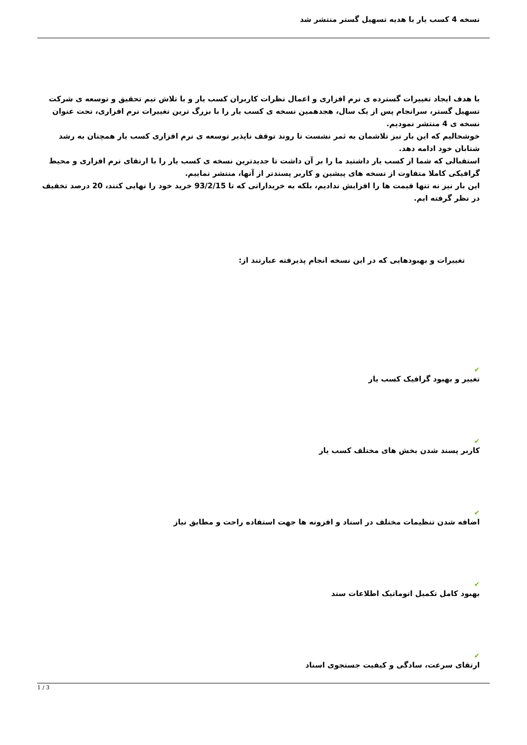نسخه 4 کسب یار با هدیه تسهیل گستر منتشر شد
با هدف ایجاد تغییرات گسترده ی نرم افزاری و اعمال نظرات کاربران کسب یار و با تلاش تیم تحقیق و توسعه ی شرکت تسهیل گستر، سرانجام پس از یک سال، هجدهمین نسخه ی کسب یار را با بزرگ ترین تغییرات نرم افزاری، تحت عنوان نسخه ی 4 منتشر نمودیم.
خوشحالیم که این بار نیز تلاشمان به ثمر نشست تا روند توقف ناپذیر توسعه ی نرم افزاری کسب یار همچنان به رشد شتابان خود ادامه دهد.
استقبالی که شما از کسب یار داشتید ما را بر آن داشت تا جدیدترین نسخه ی کسب یار را با ارتقای نرم افزاری و محیط گرافیکی کاملا متفاوت از نسخه های پیشین و کاربر پسندتر از آنها، منتشر نماییم.
این بار نیز نه تنها قیمت ها را افزایش ندادیم، بلکه به خریدارانی که تا 93/2/15 خرید خود را نهایی کنند، 20 درصد تخفیف در نظر گرفته ایم.
تغییرات و بهبودهایی که در این نسخه انجام پذیرفته عبارتند از:
✔
تغییر و بهبود گرافیک کسب یار
✔
کاربر پسند شدن بخش های مختلف کسب یار
✔
اضافه شدن تنظیمات مختلف در اسناد و افزونه ها جهت استفاده راحت و مطابق نیاز
✔
بهبود کامل تکمیل اتوماتیک اطلاعات سند
✔
ارتقای سرعت، سادگی و کیفیت جستجوی اسناد
1 / 3